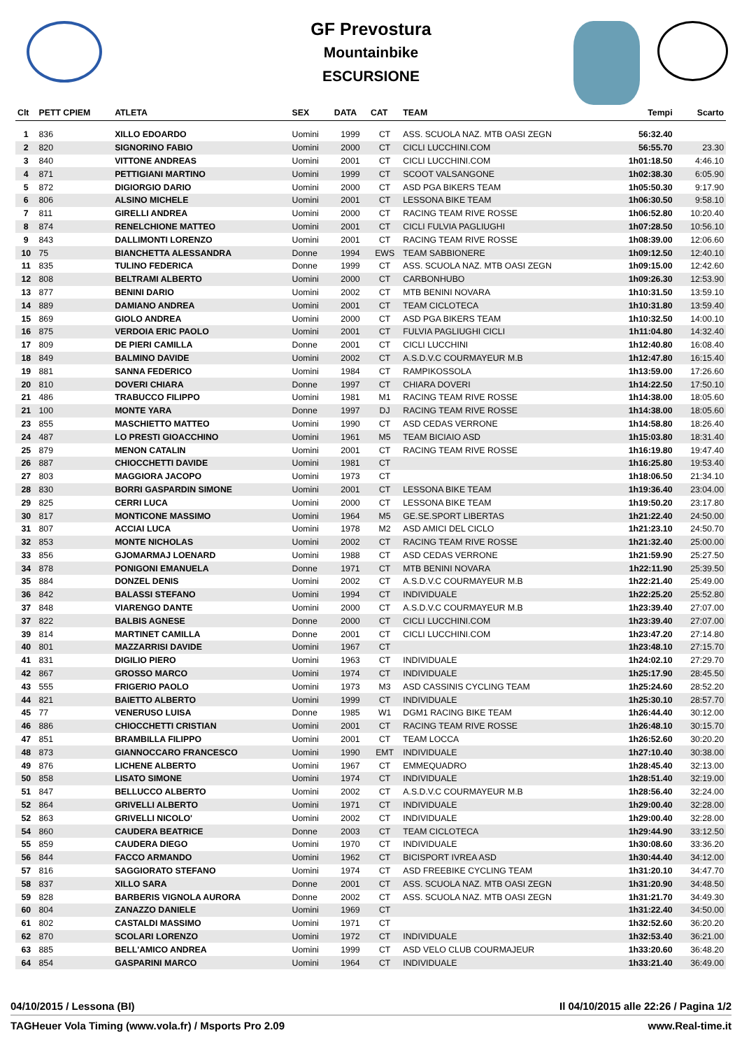GF Prevostura
Mountainbike
ESCURSIONE
| Clt | PETT CPIEM | ATLETA | SEX | DATA | CAT | TEAM | Tempi | Scarto |
| --- | --- | --- | --- | --- | --- | --- | --- | --- |
| 1 | 836 | XILLO EDOARDO | Uomini | 1999 | CT | ASS. SCUOLA NAZ. MTB OASI ZEGN | 56:32.40 | |
| 2 | 820 | SIGNORINO FABIO | Uomini | 2000 | CT | CICLI LUCCHINI.COM | 56:55.70 | 23.30 |
| 3 | 840 | VITTONE ANDREAS | Uomini | 2001 | CT | CICLI LUCCHINI.COM | 1h01:18.50 | 4:46.10 |
| 4 | 871 | PETTIGIANI MARTINO | Uomini | 1999 | CT | SCOOT VALSANGONE | 1h02:38.30 | 6:05.90 |
| 5 | 872 | DIGIORGIO DARIO | Uomini | 2000 | CT | ASD PGA BIKERS TEAM | 1h05:50.30 | 9:17.90 |
| 6 | 806 | ALSINO MICHELE | Uomini | 2001 | CT | LESSONA BIKE TEAM | 1h06:30.50 | 9:58.10 |
| 7 | 811 | GIRELLI ANDREA | Uomini | 2000 | CT | RACING TEAM RIVE ROSSE | 1h06:52.80 | 10:20.40 |
| 8 | 874 | RENELCHIONE MATTEO | Uomini | 2001 | CT | CICLI FULVIA PAGLIUGHI | 1h07:28.50 | 10:56.10 |
| 9 | 843 | DALLIMONTI LORENZO | Uomini | 2001 | CT | RACING TEAM RIVE ROSSE | 1h08:39.00 | 12:06.60 |
| 10 | 75 | BIANCHETTA ALESSANDRA | Donne | 1994 | EWS | TEAM SABBIONERE | 1h09:12.50 | 12:40.10 |
| 11 | 835 | TULINO FEDERICA | Donne | 1999 | CT | ASS. SCUOLA NAZ. MTB OASI ZEGN | 1h09:15.00 | 12:42.60 |
| 12 | 808 | BELTRAMI ALBERTO | Uomini | 2000 | CT | CARBONHUBO | 1h09:26.30 | 12:53.90 |
| 13 | 877 | BENINI DARIO | Uomini | 2002 | CT | MTB BENINI NOVARA | 1h10:31.50 | 13:59.10 |
| 14 | 889 | DAMIANO ANDREA | Uomini | 2001 | CT | TEAM CICLOTECA | 1h10:31.80 | 13:59.40 |
| 15 | 869 | GIOLO ANDREA | Uomini | 2000 | CT | ASD PGA BIKERS TEAM | 1h10:32.50 | 14:00.10 |
| 16 | 875 | VERDOIA ERIC PAOLO | Uomini | 2001 | CT | FULVIA PAGLIUGHI CICLI | 1h11:04.80 | 14:32.40 |
| 17 | 809 | DE PIERI CAMILLA | Donne | 2001 | CT | CICLI LUCCHINI | 1h12:40.80 | 16:08.40 |
| 18 | 849 | BALMINO DAVIDE | Uomini | 2002 | CT | A.S.D.V.C COURMAYEUR M.B | 1h12:47.80 | 16:15.40 |
| 19 | 881 | SANNA FEDERICO | Uomini | 1984 | CT | RAMPIKOSSOLA | 1h13:59.00 | 17:26.60 |
| 20 | 810 | DOVERI CHIARA | Donne | 1997 | CT | CHIARA DOVERI | 1h14:22.50 | 17:50.10 |
| 21 | 486 | TRABUCCO FILIPPO | Uomini | 1981 | M1 | RACING TEAM RIVE ROSSE | 1h14:38.00 | 18:05.60 |
| 21 | 100 | MONTE YARA | Donne | 1997 | DJ | RACING TEAM RIVE ROSSE | 1h14:38.00 | 18:05.60 |
| 23 | 855 | MASCHIETTO MATTEO | Uomini | 1990 | CT | ASD CEDAS VERRONE | 1h14:58.80 | 18:26.40 |
| 24 | 487 | LO PRESTI GIOACCHINO | Uomini | 1961 | M5 | TEAM BICIAIO ASD | 1h15:03.80 | 18:31.40 |
| 25 | 879 | MENON CATALIN | Uomini | 2001 | CT | RACING TEAM RIVE ROSSE | 1h16:19.80 | 19:47.40 |
| 26 | 887 | CHIOCCHETTI DAVIDE | Uomini | 1981 | CT | | 1h16:25.80 | 19:53.40 |
| 27 | 803 | MAGGIORA JACOPO | Uomini | 1973 | CT | | 1h18:06.50 | 21:34.10 |
| 28 | 830 | BORRI GASPARDIN SIMONE | Uomini | 2001 | CT | LESSONA BIKE TEAM | 1h19:36.40 | 23:04.00 |
| 29 | 825 | CERRI LUCA | Uomini | 2000 | CT | LESSONA BIKE TEAM | 1h19:50.20 | 23:17.80 |
| 30 | 817 | MONTICONE MASSIMO | Uomini | 1964 | M5 | GE.SE.SPORT LIBERTAS | 1h21:22.40 | 24:50.00 |
| 31 | 807 | ACCIAI LUCA | Uomini | 1978 | M2 | ASD AMICI DEL CICLO | 1h21:23.10 | 24:50.70 |
| 32 | 853 | MONTE NICHOLAS | Uomini | 2002 | CT | RACING TEAM RIVE ROSSE | 1h21:32.40 | 25:00.00 |
| 33 | 856 | GJOMARMAJ LOENARD | Uomini | 1988 | CT | ASD CEDAS VERRONE | 1h21:59.90 | 25:27.50 |
| 34 | 878 | PONIGONI EMANUELA | Donne | 1971 | CT | MTB BENINI NOVARA | 1h22:11.90 | 25:39.50 |
| 35 | 884 | DONZEL DENIS | Uomini | 2002 | CT | A.S.D.V.C COURMAYEUR M.B | 1h22:21.40 | 25:49.00 |
| 36 | 842 | BALASSI STEFANO | Uomini | 1994 | CT | INDIVIDUALE | 1h22:25.20 | 25:52.80 |
| 37 | 848 | VIARENGO DANTE | Uomini | 2000 | CT | A.S.D.V.C COURMAYEUR M.B | 1h23:39.40 | 27:07.00 |
| 37 | 822 | BALBIS AGNESE | Donne | 2000 | CT | CICLI LUCCHINI.COM | 1h23:39.40 | 27:07.00 |
| 39 | 814 | MARTINET CAMILLA | Donne | 2001 | CT | CICLI LUCCHINI.COM | 1h23:47.20 | 27:14.80 |
| 40 | 801 | MAZZARRISI DAVIDE | Uomini | 1967 | CT | | 1h23:48.10 | 27:15.70 |
| 41 | 831 | DIGILIO PIERO | Uomini | 1963 | CT | INDIVIDUALE | 1h24:02.10 | 27:29.70 |
| 42 | 867 | GROSSO MARCO | Uomini | 1974 | CT | INDIVIDUALE | 1h25:17.90 | 28:45.50 |
| 43 | 555 | FRIGERIO PAOLO | Uomini | 1973 | M3 | ASD CASSINIS CYCLING TEAM | 1h25:24.60 | 28:52.20 |
| 44 | 821 | BAIETTO ALBERTO | Uomini | 1999 | CT | INDIVIDUALE | 1h25:30.10 | 28:57.70 |
| 45 | 77 | VENERUSO LUISA | Donne | 1985 | W1 | DGM1 RACING BIKE TEAM | 1h26:44.40 | 30:12.00 |
| 46 | 886 | CHIOCCHETTI CRISTIAN | Uomini | 2001 | CT | RACING TEAM RIVE ROSSE | 1h26:48.10 | 30:15.70 |
| 47 | 851 | BRAMBILLA FILIPPO | Uomini | 2001 | CT | TEAM LOCCA | 1h26:52.60 | 30:20.20 |
| 48 | 873 | GIANNOCCARO FRANCESCO | Uomini | 1990 | EMT | INDIVIDUALE | 1h27:10.40 | 30:38.00 |
| 49 | 876 | LICHENE ALBERTO | Uomini | 1967 | CT | EMMEQUADRO | 1h28:45.40 | 32:13.00 |
| 50 | 858 | LISATO SIMONE | Uomini | 1974 | CT | INDIVIDUALE | 1h28:51.40 | 32:19.00 |
| 51 | 847 | BELLUCCO ALBERTO | Uomini | 2002 | CT | A.S.D.V.C COURMAYEUR M.B | 1h28:56.40 | 32:24.00 |
| 52 | 864 | GRIVELLI ALBERTO | Uomini | 1971 | CT | INDIVIDUALE | 1h29:00.40 | 32:28.00 |
| 52 | 863 | GRIVELLI NICOLO' | Uomini | 2002 | CT | INDIVIDUALE | 1h29:00.40 | 32:28.00 |
| 54 | 860 | CAUDERA BEATRICE | Donne | 2003 | CT | TEAM CICLOTECA | 1h29:44.90 | 33:12.50 |
| 55 | 859 | CAUDERA DIEGO | Uomini | 1970 | CT | INDIVIDUALE | 1h30:08.60 | 33:36.20 |
| 56 | 844 | FACCO ARMANDO | Uomini | 1962 | CT | BICISPORT IVREA ASD | 1h30:44.40 | 34:12.00 |
| 57 | 816 | SAGGIORATO STEFANO | Uomini | 1974 | CT | ASD FREEBIKE CYCLING TEAM | 1h31:20.10 | 34:47.70 |
| 58 | 837 | XILLO SARA | Donne | 2001 | CT | ASS. SCUOLA NAZ. MTB OASI ZEGN | 1h31:20.90 | 34:48.50 |
| 59 | 828 | BARBERIS VIGNOLA AURORA | Donne | 2002 | CT | ASS. SCUOLA NAZ. MTB OASI ZEGN | 1h31:21.70 | 34:49.30 |
| 60 | 804 | ZANAZZO DANIELE | Uomini | 1969 | CT | | 1h31:22.40 | 34:50.00 |
| 61 | 802 | CASTALDI MASSIMO | Uomini | 1971 | CT | | 1h32:52.60 | 36:20.20 |
| 62 | 870 | SCOLARI LORENZO | Uomini | 1972 | CT | INDIVIDUALE | 1h32:53.40 | 36:21.00 |
| 63 | 885 | BELL'AMICO ANDREA | Uomini | 1999 | CT | ASD VELO CLUB COURMAJEUR | 1h33:20.60 | 36:48.20 |
| 64 | 854 | GASPARINI MARCO | Uomini | 1964 | CT | INDIVIDUALE | 1h33:21.40 | 36:49.00 |
04/10/2015 / Lessona (BI) Il 04/10/2015 alle 22:26 / Pagina 1/2
TAGHeuer Vola Timing (www.vola.fr) / Msports Pro 2.09 www.Real-time.it